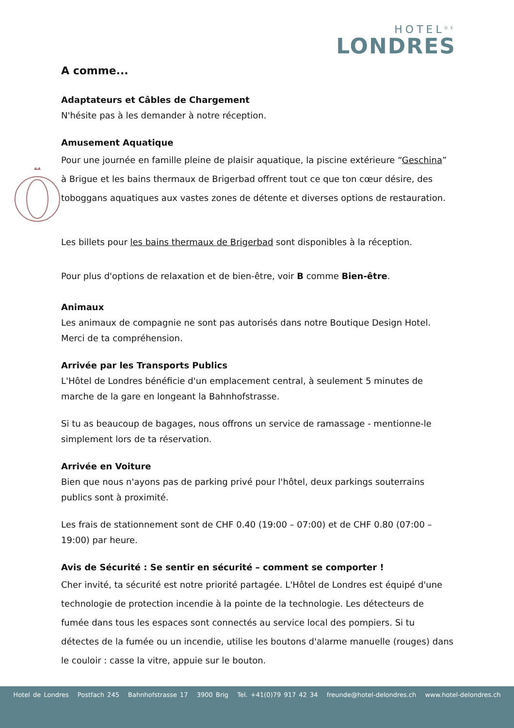HOTEL<sup>DE</sup>
LONDRES
A comme...
Adaptateurs et Câbles de Chargement
N'hésite pas à les demander à notre réception.
Amusement Aquatique
Pour une journée en famille pleine de plaisir aquatique, la piscine extérieure “Geschina” à Brigue et les bains thermaux de Brigerbad offrent tout ce que ton cœur désire, des toboggans aquatiques aux vastes zones de détente et diverses options de restauration.
Les billets pour les bains thermaux de Brigerbad sont disponibles à la réception.
Pour plus d'options de relaxation et de bien-être, voir B comme Bien-être.
Animaux
Les animaux de compagnie ne sont pas autorisés dans notre Boutique Design Hotel. Merci de ta compréhension.
Arrivée par les Transports Publics
L'Hôtel de Londres bénéficie d'un emplacement central, à seulement 5 minutes de marche de la gare en longeant la Bahnhofstrasse.
Si tu as beaucoup de bagages, nous offrons un service de ramassage - mentionne-le simplement lors de ta réservation.
Arrivée en Voiture
Bien que nous n'ayons pas de parking privé pour l'hôtel, deux parkings souterrains publics sont à proximité.
Les frais de stationnement sont de CHF 0.40 (19:00 – 07:00) et de CHF 0.80 (07:00 – 19:00) par heure.
Avis de Sécurité : Se sentir en sécurité – comment se comporter !
Cher invité, ta sécurité est notre priorité partagée. L'Hôtel de Londres est équipé d'une technologie de protection incendie à la pointe de la technologie. Les détecteurs de fumée dans tous les espaces sont connectés au service local des pompiers. Si tu détectes de la fumée ou un incendie, utilise les boutons d'alarme manuelle (rouges) dans le couloir : casse la vitre, appuie sur le bouton.
Hotel de Londres Postfach 245 Bahnhofstrasse 17 3900 Brig Tel. +41(0)79 917 42 34 freunde@hotel-delondres.ch www.hotel-delondres.ch